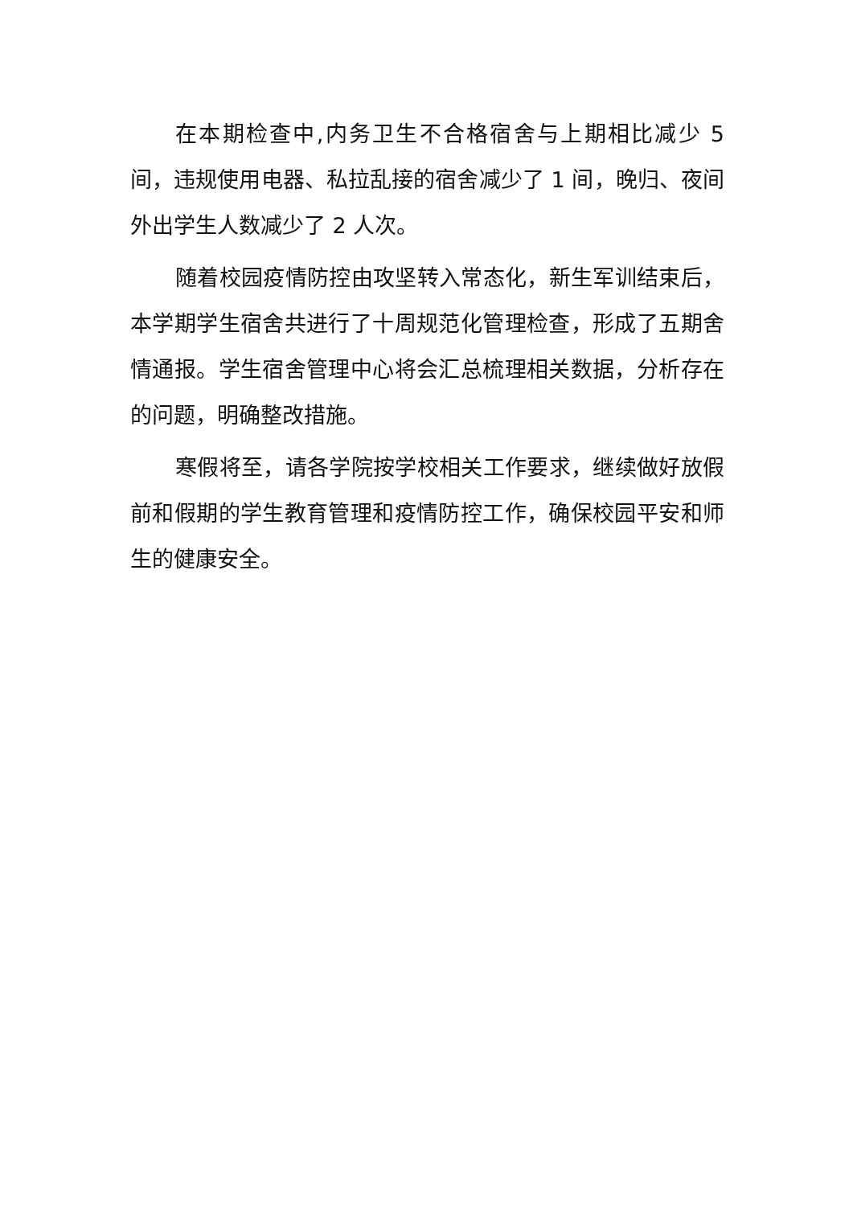在本期检查中,内务卫生不合格宿舍与上期相比减少 5 间，违规使用电器、私拉乱接的宿舍减少了 1 间，晚归、夜间外出学生人数减少了 2 人次。
随着校园疫情防控由攻坚转入常态化，新生军训结束后，本学期学生宿舍共进行了十周规范化管理检查，形成了五期舍情通报。学生宿舍管理中心将会汇总梳理相关数据，分析存在的问题，明确整改措施。
寒假将至，请各学院按学校相关工作要求，继续做好放假前和假期的学生教育管理和疫情防控工作，确保校园平安和师生的健康安全。